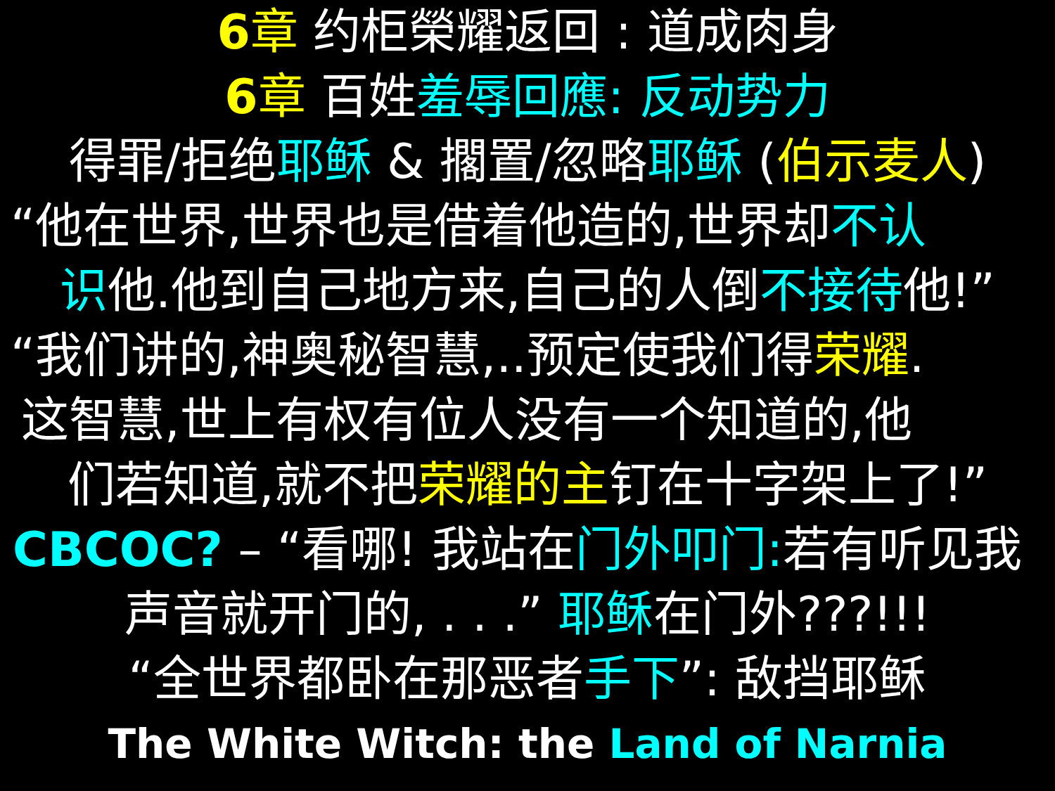6章 约柜榮耀返回 : 道成肉身
6章 百姓羞辱回應: 反动势力
得罪/拒绝耶稣 & 擱置/忽略耶稣 (伯示麦人)
“他在世界,世界也是借着他造的,世界却不认
识他.他到自己地方来,自己的人倒不接待他!”
“我们讲的,神奥秘智慧,..预定使我们得荣耀.
这智慧,世上有权有位人没有一个知道的,他
们若知道,就不把荣耀的主钉在十字架上了!”
CBCOC? – “看哪! 我站在门外叩门: 若有听见我
声音就开门的, . . .” 耶稣在门外???!!!
“全世界都卧在那恶者手下”: 敌挡耶稣
The White Witch: the Land of Narnia